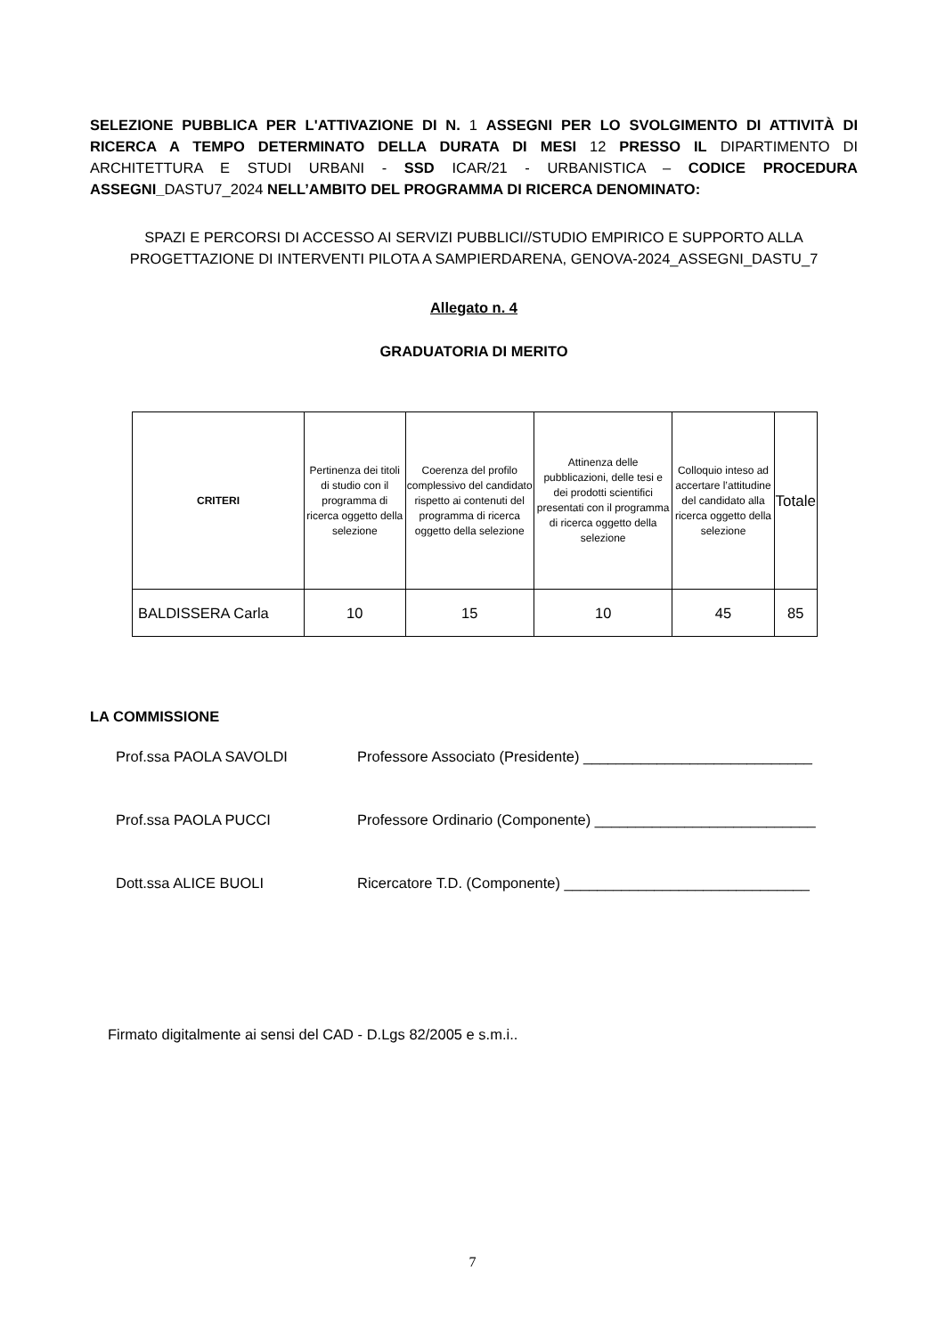SELEZIONE PUBBLICA PER L'ATTIVAZIONE DI N. 1 ASSEGNI PER LO SVOLGIMENTO DI ATTIVITÀ DI RICERCA A TEMPO DETERMINATO DELLA DURATA DI MESI 12 PRESSO IL DIPARTIMENTO DI ARCHITETTURA E STUDI URBANI - SSD ICAR/21 - URBANISTICA – CODICE PROCEDURA ASSEGNI_DASTU7_2024 NELL’AMBITO DEL PROGRAMMA DI RICERCA DENOMINATO:
SPAZI E PERCORSI DI ACCESSO AI SERVIZI PUBBLICI//STUDIO EMPIRICO E SUPPORTO ALLA PROGETTAZIONE DI INTERVENTI PILOTA A SAMPIERDARENA, GENOVA-2024_ASSEGNI_DASTU_7
Allegato n. 4
GRADUATORIA DI MERITO
| CRITERI | Pertinenza dei titoli di studio con il programma di ricerca oggetto della selezione | Coerenza del profilo complessivo del candidato rispetto ai contenuti del programma di ricerca oggetto della selezione | Attinenza delle pubblicazioni, delle tesi e dei prodotti scientifici presentati con il programma di ricerca oggetto della selezione | Colloquio inteso ad accertare l’attitudine del candidato alla ricerca oggetto della selezione | Totale |
| --- | --- | --- | --- | --- | --- |
| BALDISSERA Carla | 10 | 15 | 10 | 45 | 85 |
LA COMMISSIONE
Prof.ssa PAOLA SAVOLDI Professore Associato (Presidente) ____________________________
Prof.ssa PAOLA PUCCI Professore Ordinario (Componente) ___________________________
Dott.ssa ALICE BUOLI Ricercatore T.D. (Componente) ______________________________
Firmato digitalmente ai sensi del CAD - D.Lgs 82/2005 e s.m.i..
7